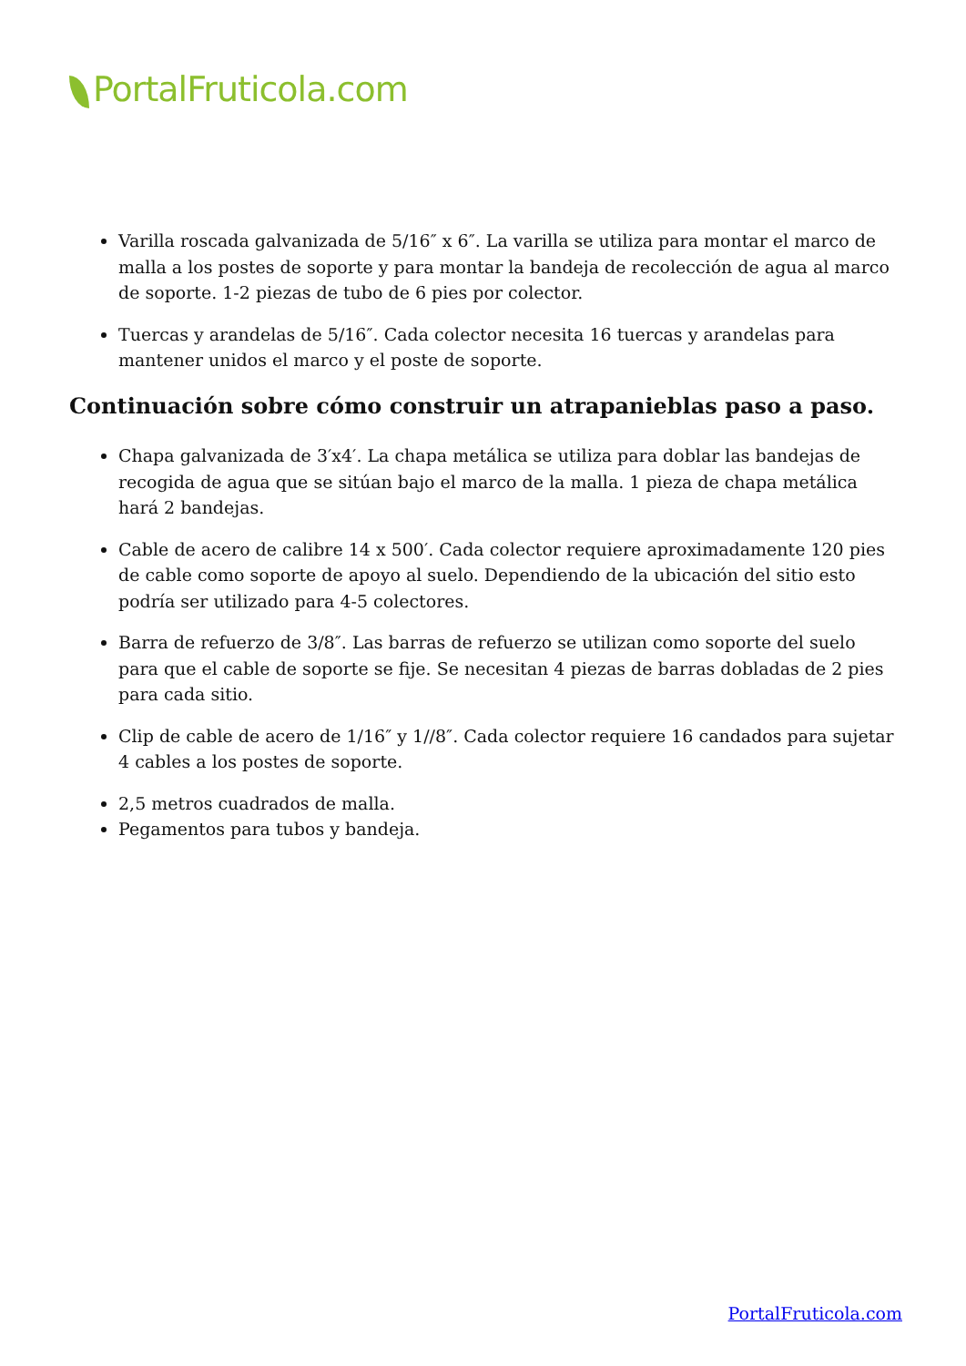PortalFruticola.com
Varilla roscada galvanizada de 5/16″ x 6″. La varilla se utiliza para montar el marco de malla a los postes de soporte y para montar la bandeja de recolección de agua al marco de soporte. 1-2 piezas de tubo de 6 pies por colector.
Tuercas y arandelas de 5/16″. Cada colector necesita 16 tuercas y arandelas para mantener unidos el marco y el poste de soporte.
Continuación sobre cómo construir un atrapanieblas paso a paso.
Chapa galvanizada de 3′x4′. La chapa metálica se utiliza para doblar las bandejas de recogida de agua que se sitúan bajo el marco de la malla. 1 pieza de chapa metálica hará 2 bandejas.
Cable de acero de calibre 14 x 500′. Cada colector requiere aproximadamente 120 pies de cable como soporte de apoyo al suelo. Dependiendo de la ubicación del sitio esto podría ser utilizado para 4-5 colectores.
Barra de refuerzo de 3/8″. Las barras de refuerzo se utilizan como soporte del suelo para que el cable de soporte se fije. Se necesitan 4 piezas de barras dobladas de 2 pies para cada sitio.
Clip de cable de acero de 1/16″ y 1//8″. Cada colector requiere 16 candados para sujetar 4 cables a los postes de soporte.
2,5 metros cuadrados de malla.
Pegamentos para tubos y bandeja.
PortalFruticola.com